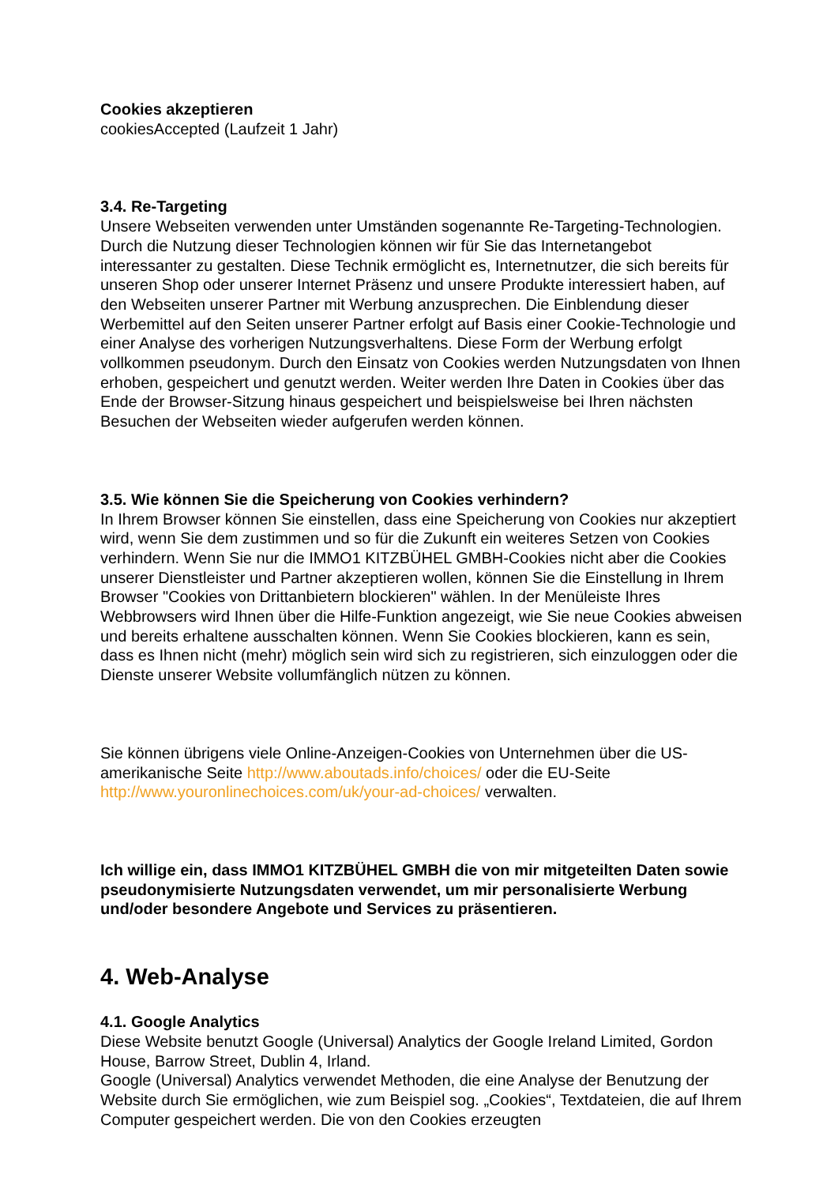Cookies akzeptieren
cookiesAccepted (Laufzeit 1 Jahr)
3.4. Re-Targeting
Unsere Webseiten verwenden unter Umständen sogenannte Re-Targeting-Technologien. Durch die Nutzung dieser Technologien können wir für Sie das Internetangebot interessanter zu gestalten. Diese Technik ermöglicht es, Internetnutzer, die sich bereits für unseren Shop oder unserer Internet Präsenz und unsere Produkte interessiert haben, auf den Webseiten unserer Partner mit Werbung anzusprechen. Die Einblendung dieser Werbemittel auf den Seiten unserer Partner erfolgt auf Basis einer Cookie-Technologie und einer Analyse des vorherigen Nutzungsverhaltens. Diese Form der Werbung erfolgt vollkommen pseudonym. Durch den Einsatz von Cookies werden Nutzungsdaten von Ihnen erhoben, gespeichert und genutzt werden. Weiter werden Ihre Daten in Cookies über das Ende der Browser-Sitzung hinaus gespeichert und beispielsweise bei Ihren nächsten Besuchen der Webseiten wieder aufgerufen werden können.
3.5. Wie können Sie die Speicherung von Cookies verhindern?
In Ihrem Browser können Sie einstellen, dass eine Speicherung von Cookies nur akzeptiert wird, wenn Sie dem zustimmen und so für die Zukunft ein weiteres Setzen von Cookies verhindern. Wenn Sie nur die IMMO1 KITZBÜHEL GMBH-Cookies nicht aber die Cookies unserer Dienstleister und Partner akzeptieren wollen, können Sie die Einstellung in Ihrem Browser "Cookies von Drittanbietern blockieren" wählen. In der Menüleiste Ihres Webbrowsers wird Ihnen über die Hilfe-Funktion angezeigt, wie Sie neue Cookies abweisen und bereits erhaltene ausschalten können. Wenn Sie Cookies blockieren, kann es sein, dass es Ihnen nicht (mehr) möglich sein wird sich zu registrieren, sich einzuloggen oder die Dienste unserer Website vollumfänglich nützen zu können.
Sie können übrigens viele Online-Anzeigen-Cookies von Unternehmen über die US-amerikanische Seite http://www.aboutads.info/choices/ oder die EU-Seite http://www.youronlinechoices.com/uk/your-ad-choices/ verwalten.
Ich willige ein, dass IMMO1 KITZBÜHEL GMBH die von mir mitgeteilten Daten sowie pseudonymisierte Nutzungsdaten verwendet, um mir personalisierte Werbung und/oder besondere Angebote und Services zu präsentieren.
4. Web-Analyse
4.1. Google Analytics
Diese Website benutzt Google (Universal) Analytics der Google Ireland Limited, Gordon House, Barrow Street, Dublin 4, Irland.
Google (Universal) Analytics verwendet Methoden, die eine Analyse der Benutzung der Website durch Sie ermöglichen, wie zum Beispiel sog. „Cookies“, Textdateien, die auf Ihrem Computer gespeichert werden. Die von den Cookies erzeugten